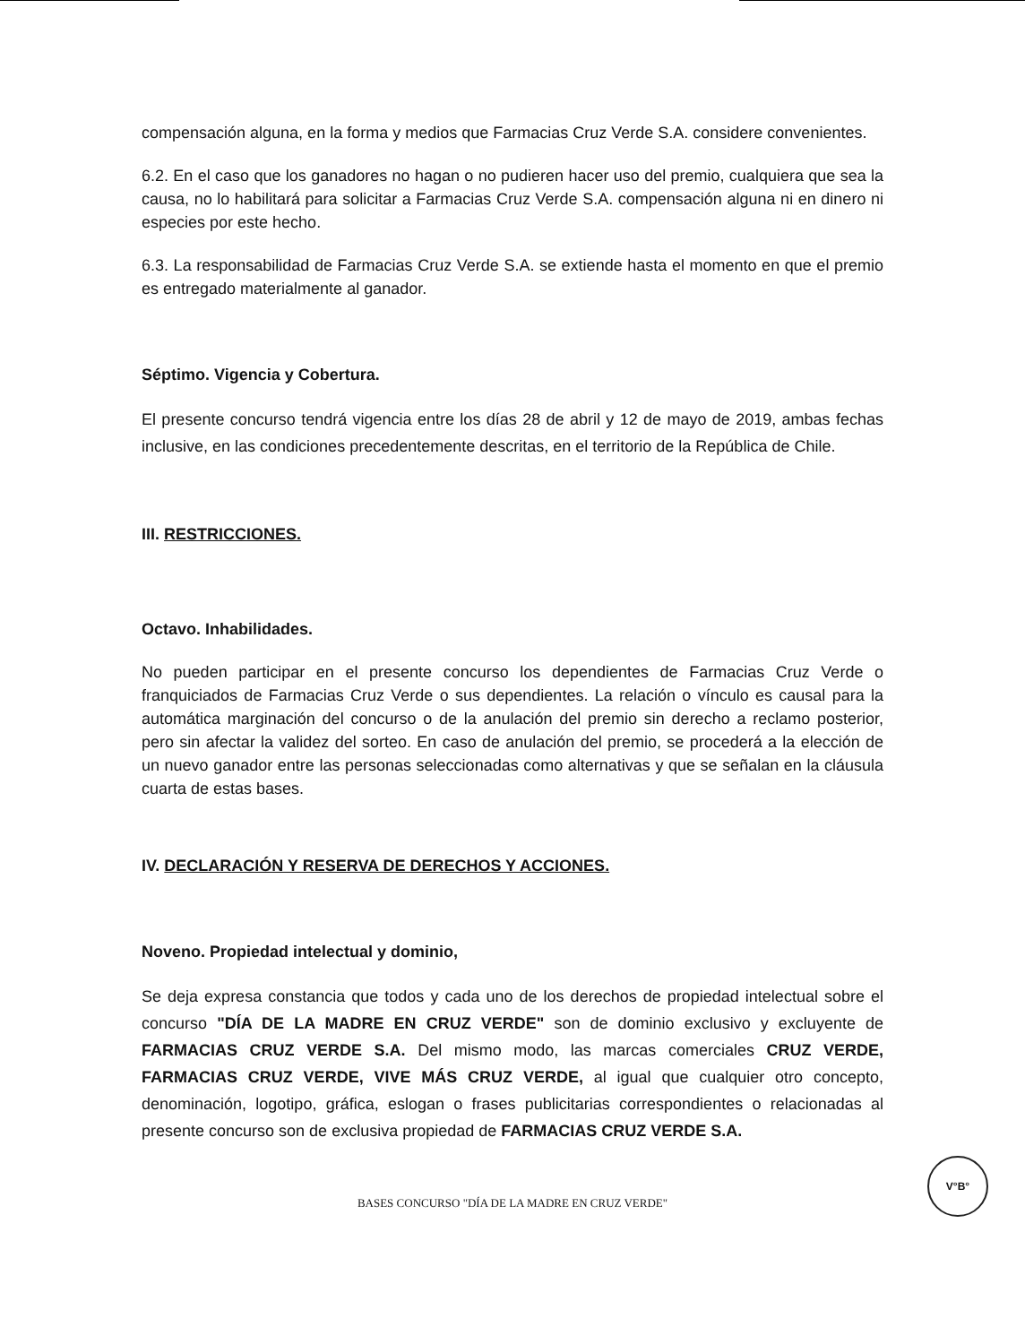compensación alguna, en la forma y medios que Farmacias Cruz Verde S.A. considere convenientes.
6.2. En el caso que los ganadores no hagan o no pudieren hacer uso del premio, cualquiera que sea la causa, no lo habilitará para solicitar a Farmacias Cruz Verde S.A. compensación alguna ni en dinero ni especies por este hecho.
6.3. La responsabilidad de Farmacias Cruz Verde S.A. se extiende hasta el momento en que el premio es entregado materialmente al ganador.
Séptimo. Vigencia y Cobertura.
El presente concurso tendrá vigencia entre los días 28 de abril y 12 de mayo de 2019, ambas fechas inclusive, en las condiciones precedentemente descritas, en el territorio de la República de Chile.
III. RESTRICCIONES.
Octavo. Inhabilidades.
No pueden participar en el presente concurso los dependientes de Farmacias Cruz Verde o franquiciados de Farmacias Cruz Verde o sus dependientes. La relación o vínculo es causal para la automática marginación del concurso o de la anulación del premio sin derecho a reclamo posterior, pero sin afectar la validez del sorteo. En caso de anulación del premio, se procederá a la elección de un nuevo ganador entre las personas seleccionadas como alternativas y que se señalan en la cláusula cuarta de estas bases.
IV. DECLARACIÓN Y RESERVA DE DERECHOS Y ACCIONES.
Noveno. Propiedad intelectual y dominio,
Se deja expresa constancia que todos y cada uno de los derechos de propiedad intelectual sobre el concurso "DÍA DE LA MADRE EN CRUZ VERDE" son de dominio exclusivo y excluyente de FARMACIAS CRUZ VERDE S.A. Del mismo modo, las marcas comerciales CRUZ VERDE, FARMACIAS CRUZ VERDE, VIVE MÁS CRUZ VERDE, al igual que cualquier otro concepto, denominación, logotipo, gráfica, eslogan o frases publicitarias correspondientes o relacionadas al presente concurso son de exclusiva propiedad de FARMACIAS CRUZ VERDE S.A.
BASES CONCURSO "DÍA DE LA MADRE EN CRUZ VERDE"
V°B°